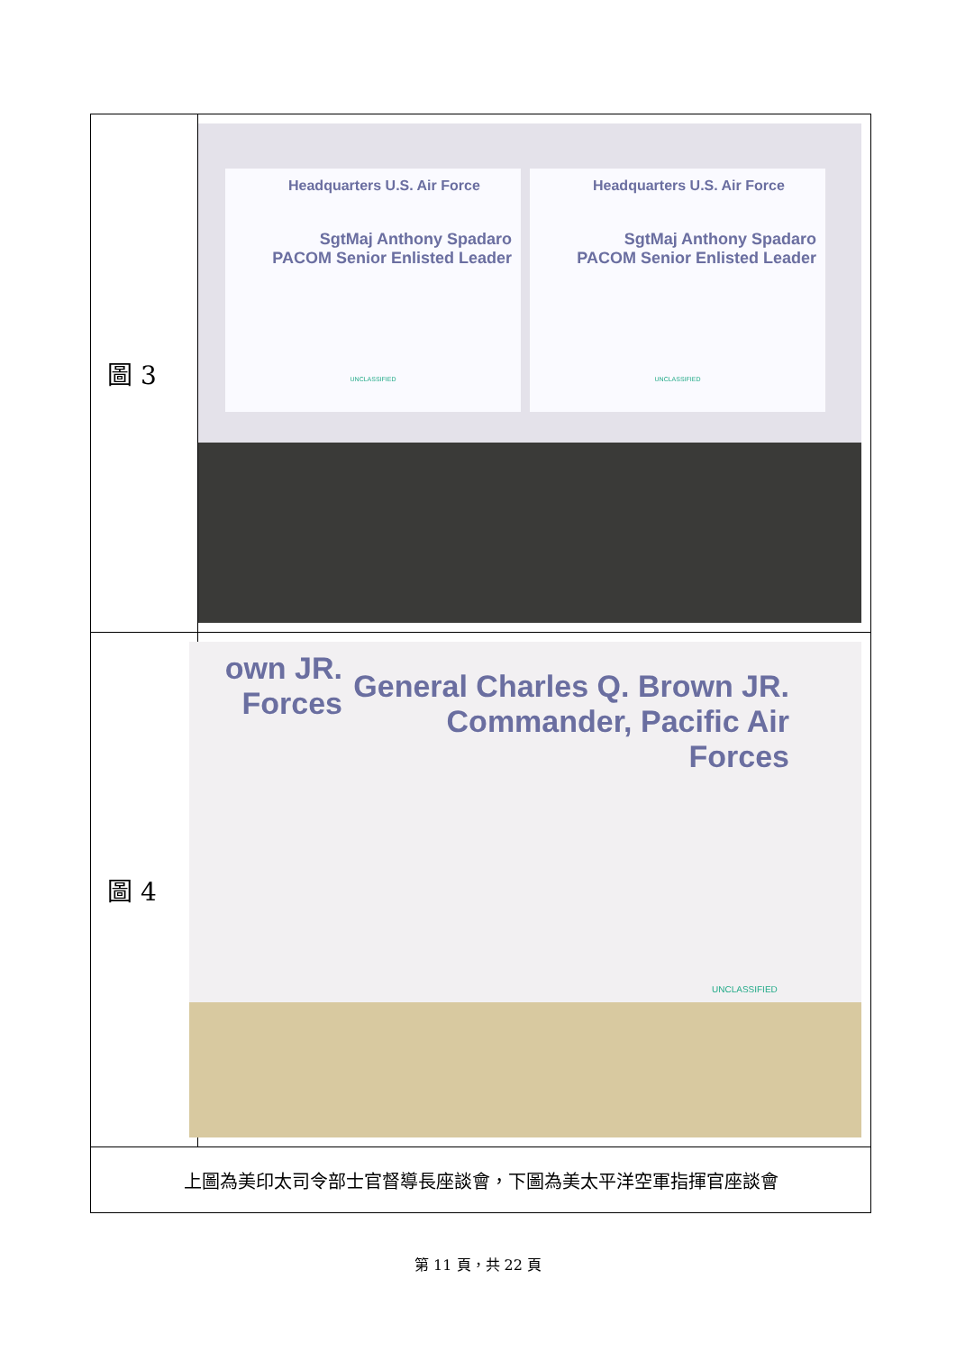| 圖 3 | Headquarters U.S. Air Force SgtMaj Anthony Spadaro PACOM Senior Enlisted Leader UNCLASSIFIED Headquarters U.S. Air Force SgtMaj Anthony Spadaro PACOM Senior Enlisted Leader UNCLASSIFIED |
| 圖 4 | own JR. Forces General Charles Q. Brown JR. Commander, Pacific Air Forces UNCLASSIFIED |
| 上圖為美印太司令部士官督導長座談會，下圖為美太平洋空軍指揮官座談會 | |
第 11 頁，共 22 頁